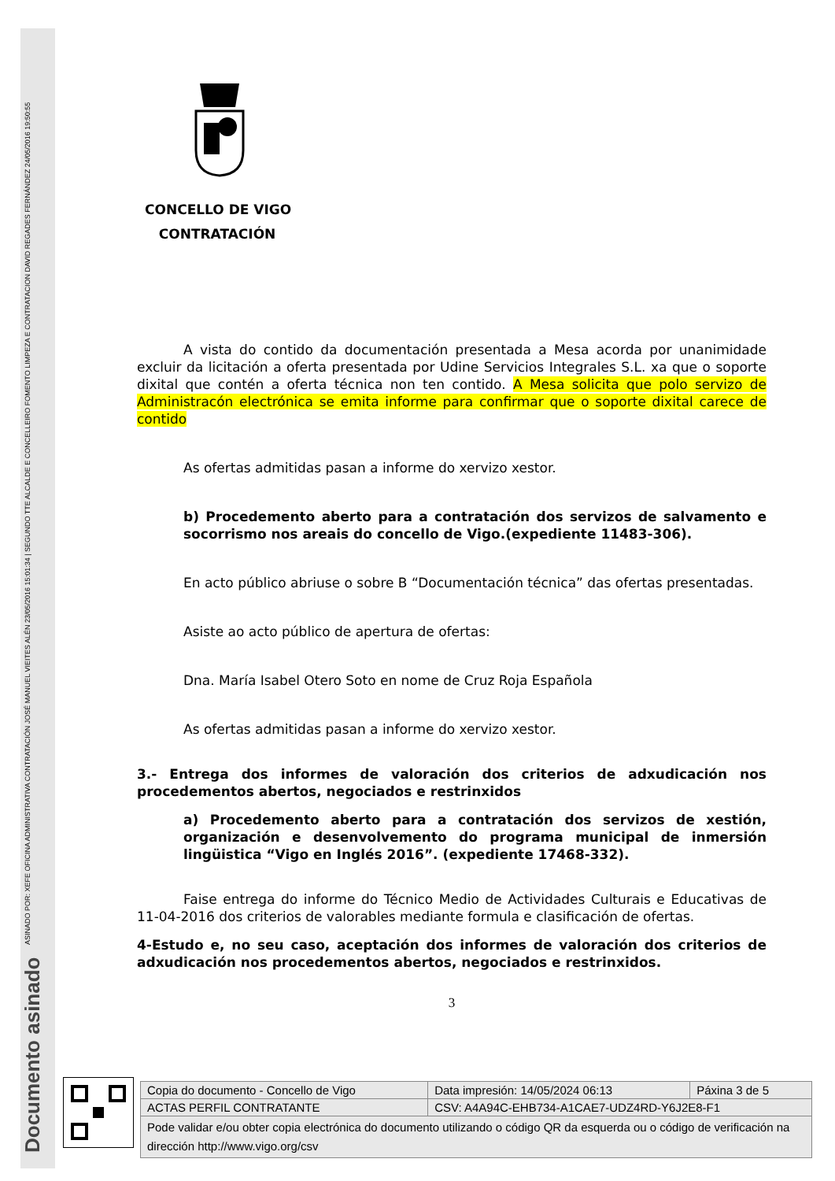ASINADO POR: XEFE OFICINA ADMINISTRATIVA CONTRATACIÓN JOSÉ MANUEL VIEITES ALÉN 23/05/2016 15:01:34 | SEGUNDO TTE ALCALDE E CONCELLEIRO FOMENTO LIMPEZA E CONTRATACION DAVID REGADES FERNÁNDEZ 24/05/2016 19:50:55
Documento asinado
CONCELLO DE VIGO
CONTRATACIÓN
A vista do contido da documentación presentada a Mesa acorda por unanimidade excluir da licitación a oferta presentada por Udine Servicios Integrales S.L. xa que o soporte dixital que contén a oferta técnica non ten contido. A Mesa solicita que polo servizo de Administracón electrónica se emita informe para confirmar que o soporte dixital carece de contido
As ofertas admitidas pasan a informe do xervizo xestor.
b) Procedemento aberto para a contratación dos servizos de salvamento e socorrismo nos areais do concello de Vigo.(expediente 11483-306).
En acto público abriuse o sobre B “Documentación técnica” das ofertas presentadas.
Asiste ao acto público de apertura de ofertas:
Dna. María Isabel Otero Soto en nome de Cruz Roja Española
As ofertas admitidas pasan a informe do xervizo xestor.
3.- Entrega dos informes de valoración dos criterios de adxudicación nos procedementos abertos, negociados e restrinxidos
a) Procedemento aberto para a contratación dos servizos de xestión, organización e desenvolvemento do programa municipal de inmersión lingüistica “Vigo en Inglés 2016”. (expediente 17468-332).
Faise entrega do informe do Técnico Medio de Actividades Culturais e Educativas de 11-04-2016 dos criterios de valorables mediante formula e clasificación de ofertas.
4-Estudo e, no seu caso, aceptación dos informes de valoración dos criterios de adxudicación nos procedementos abertos, negociados e restrinxidos.
3
| Copia do documento - Concello de Vigo | Data impresión: 14/05/2024 06:13 | Páxina 3 de 5 |
| ACTAS PERFIL CONTRATANTE | CSV: A4A94C-EHB734-A1CAE7-UDZ4RD-Y6J2E8-F1 | |
| Pode validar e/ou obter copia electrónica do documento utilizando o código QR da esquerda ou o código de verificación na dirección http://www.vigo.org/csv | | |